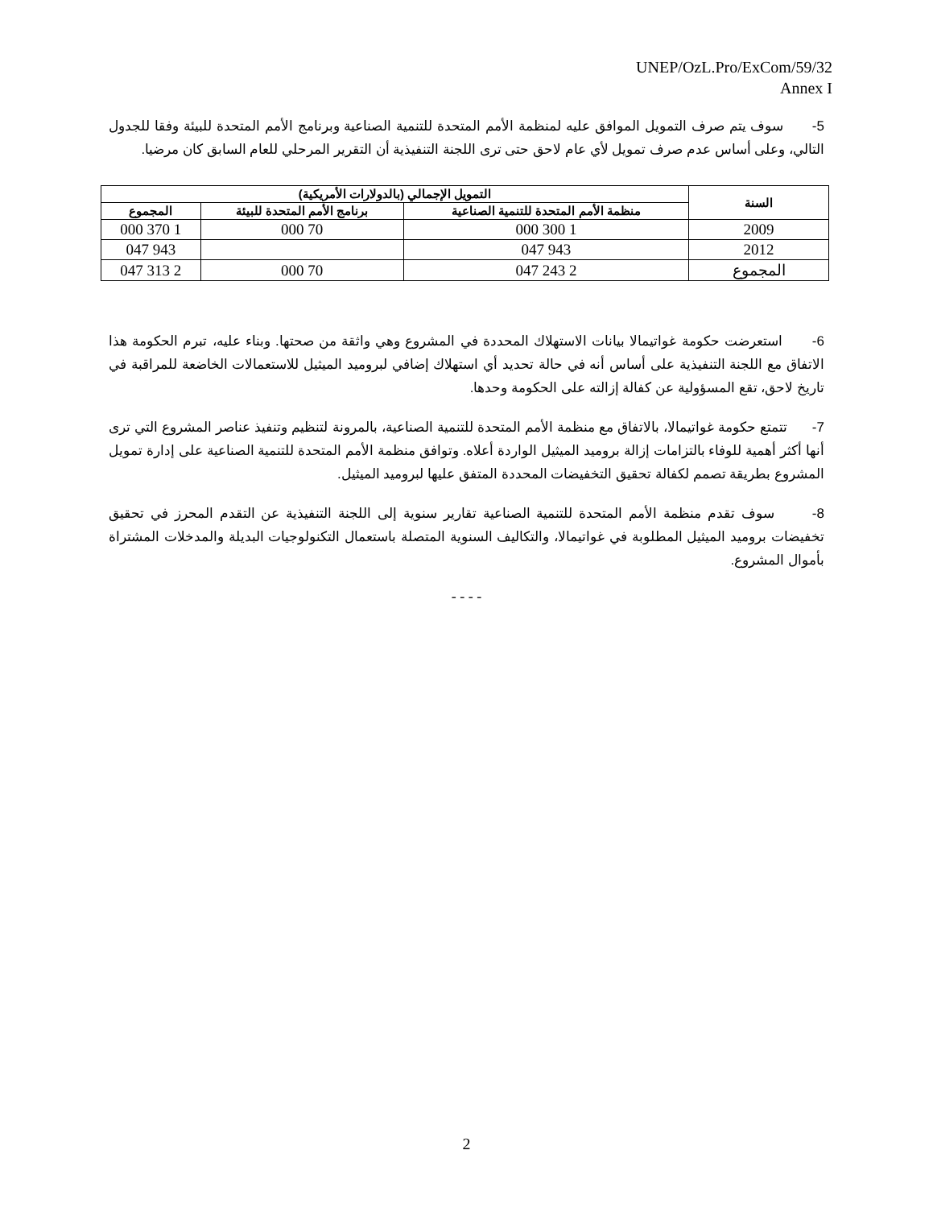UNEP/OzL.Pro/ExCom/59/32
Annex I
5- سوف يتم صرف التمويل الموافق عليه لمنظمة الأمم المتحدة للتنمية الصناعية وبرنامج الأمم المتحدة للبيئة وفقا للجدول التالي، وعلى أساس عدم صرف تمويل لأي عام لاحق حتى ترى اللجنة التنفيذية أن التقرير المرحلي للعام السابق كان مرضيا.
| السنة | التمويل الإجمالي (بالدولارات الأمريكية) | | |
| --- | --- | --- | --- |
| | منظمة الأمم المتحدة للتنمية الصناعية | برنامج الأمم المتحدة للبيئة | المجموع |
| 2009 | 1 300 000 | 70 000 | 1 370 000 |
| 2012 | 943 047 | | 943 047 |
| المجموع | 2 243 047 | 70 000 | 2 313 047 |
6- استعرضت حكومة غواتيمالا بيانات الاستهلاك المحددة في المشروع وهي واثقة من صحتها. وبناء عليه، تبرم الحكومة هذا الاتفاق مع اللجنة التنفيذية على أساس أنه في حالة تحديد أي استهلاك إضافي لبروميد الميثيل للاستعمالات الخاضعة للمراقبة في تاريخ لاحق، تقع المسؤولية عن كفالة إزالته على الحكومة وحدها.
7- تتمتع حكومة غواتيمالا، بالاتفاق مع منظمة الأمم المتحدة للتنمية الصناعية، بالمرونة لتنظيم وتنفيذ عناصر المشروع التي ترى أنها أكثر أهمية للوفاء بالتزامات إزالة بروميد الميثيل الواردة أعلاه. وتوافق منظمة الأمم المتحدة للتنمية الصناعية على إدارة تمويل المشروع بطريقة تصمم لكفالة تحقيق التخفيضات المحددة المتفق عليها لبروميد الميثيل.
8- سوف تقدم منظمة الأمم المتحدة للتنمية الصناعية تقارير سنوية إلى اللجنة التنفيذية عن التقدم المحرز في تحقيق تخفيضات بروميد الميثيل المطلوبة في غواتيمالا، والتكاليف السنوية المتصلة باستعمال التكنولوجيات البديلة والمدخلات المشتراة بأموال المشروع.
- - - -
2